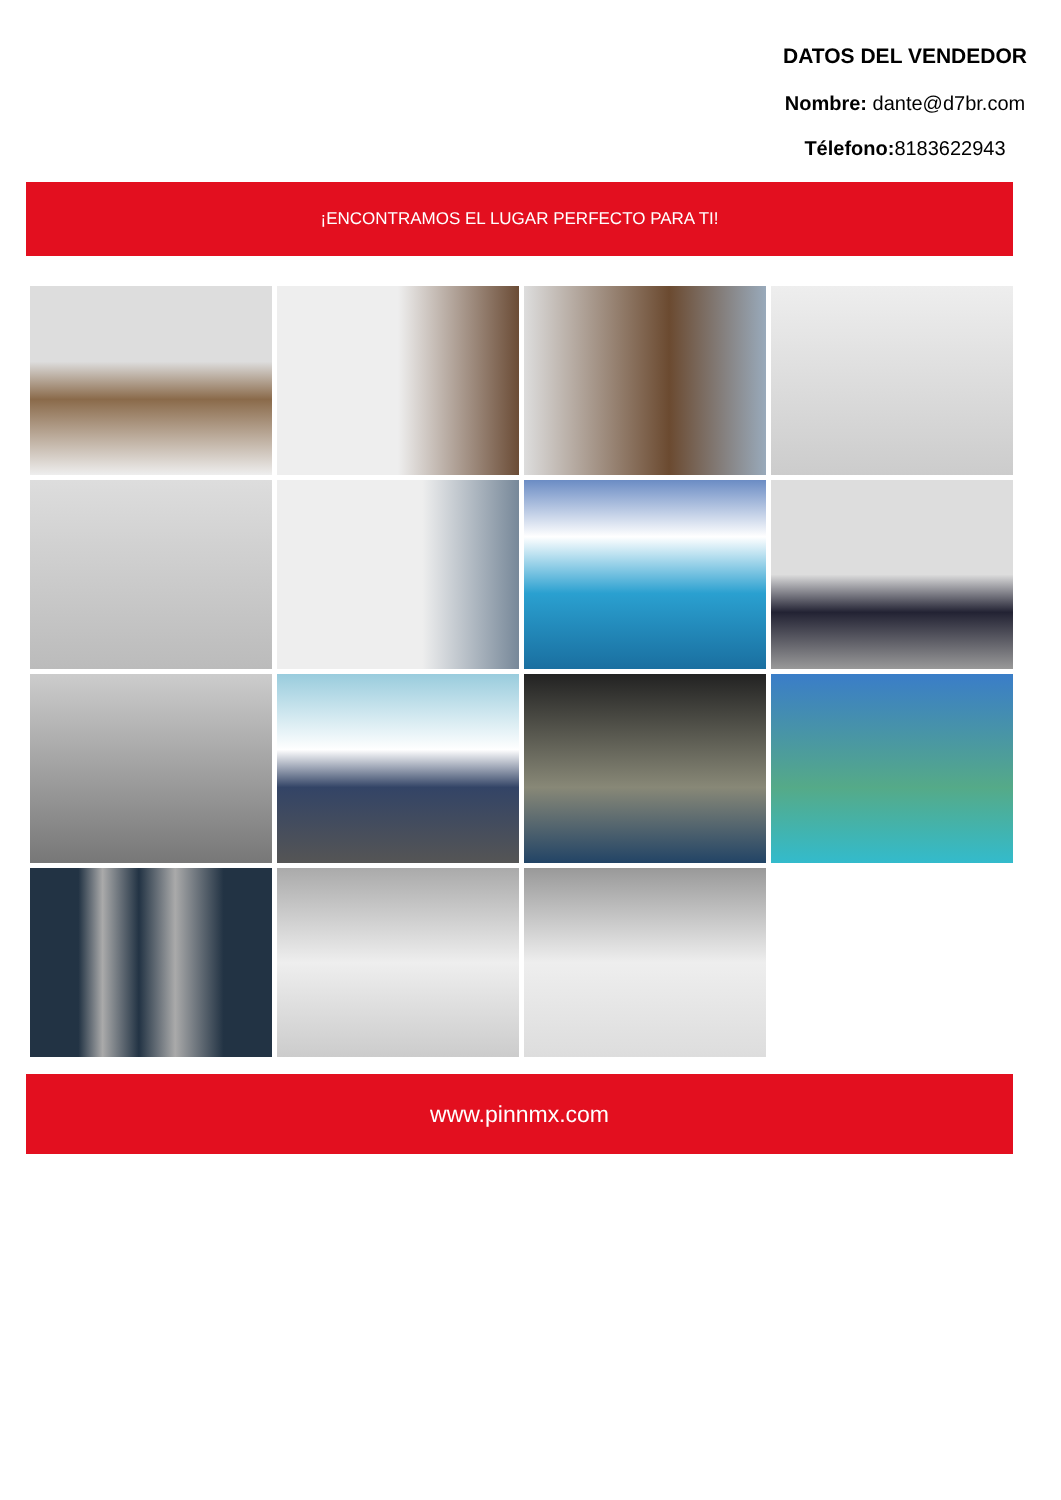DATOS DEL VENDEDOR
Nombre: dante@d7br.com
Télefono: 8183622943
¡ENCONTRAMOS EL LUGAR PERFECTO PARA TI!
www.pinnmx.com